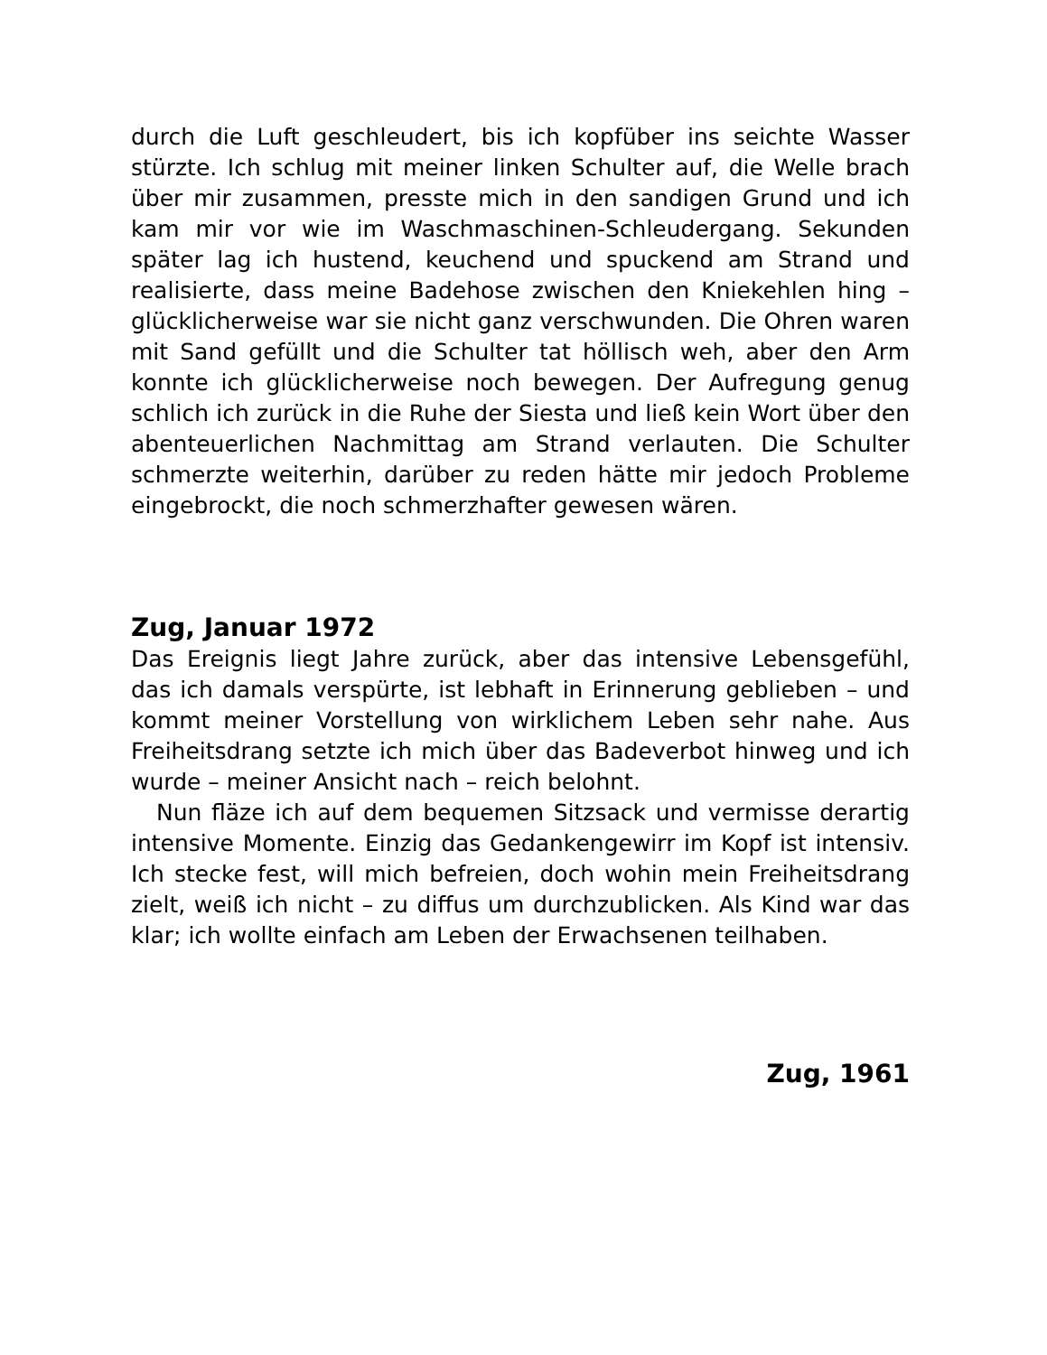durch die Luft geschleudert, bis ich kopfüber ins seichte Wasser stürzte. Ich schlug mit meiner linken Schulter auf, die Welle brach über mir zusammen, presste mich in den sandigen Grund und ich kam mir vor wie im Waschmaschinen-Schleudergang. Sekunden später lag ich hustend, keuchend und spuckend am Strand und realisierte, dass meine Badehose zwischen den Kniekehlen hing – glücklicherweise war sie nicht ganz verschwunden. Die Ohren waren mit Sand gefüllt und die Schulter tat höllisch weh, aber den Arm konnte ich glücklicherweise noch bewegen. Der Aufregung genug schlich ich zurück in die Ruhe der Siesta und ließ kein Wort über den abenteuerlichen Nachmittag am Strand verlauten. Die Schulter schmerzte weiterhin, darüber zu reden hätte mir jedoch Probleme eingebrockt, die noch schmerzhafter gewesen wären.
Zug, Januar 1972
Das Ereignis liegt Jahre zurück, aber das intensive Lebensgefühl, das ich damals verspürte, ist lebhaft in Erinnerung geblieben – und kommt meiner Vorstellung von wirklichem Leben sehr nahe. Aus Freiheitsdrang setzte ich mich über das Badeverbot hinweg und ich wurde – meiner Ansicht nach – reich belohnt.
Nun fläze ich auf dem bequemen Sitzsack und vermisse derartig intensive Momente. Einzig das Gedankengewirr im Kopf ist intensiv. Ich stecke fest, will mich befreien, doch wohin mein Freiheitsdrang zielt, weiß ich nicht – zu diffus um durchzublicken. Als Kind war das klar; ich wollte einfach am Leben der Erwachsenen teilhaben.
Zug, 1961